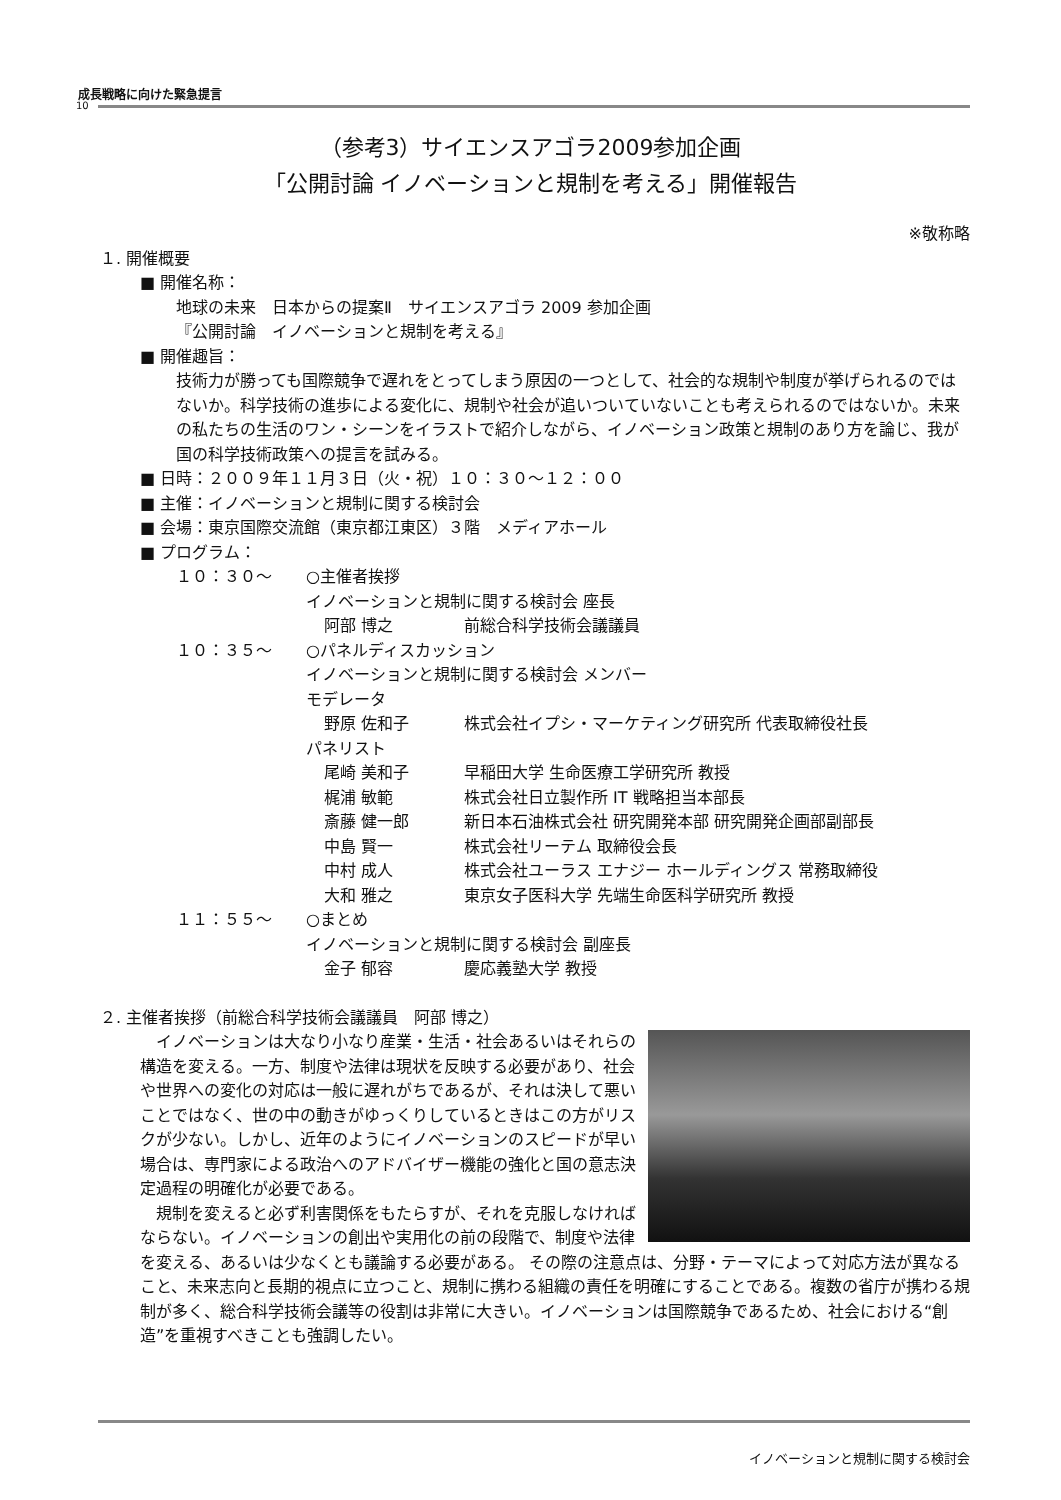成長戦略に向けた緊急提言
10
（参考3）サイエンスアゴラ2009参加企画
「公開討論 イノベーションと規制を考える」開催報告
※敬称略
１. 開催概要
■ 開催名称：
地球の未来　日本からの提案Ⅱ　サイエンスアゴラ 2009 参加企画
『公開討論　イノベーションと規制を考える』
■ 開催趣旨：
技術力が勝っても国際競争で遅れをとってしまう原因の一つとして、社会的な規制や制度が挙げられるのではないか。科学技術の進歩による変化に、規制や社会が追いついていないことも考えられるのではないか。未来の私たちの生活のワン・シーンをイラストで紹介しながら、イノベーション政策と規制のあり方を論じ、我が国の科学技術政策への提言を試みる。
■ 日時：２００９年１１月３日（火・祝）１０：３０〜１２：００
■ 主催：イノベーションと規制に関する検討会
■ 会場：東京国際交流館（東京都江東区）３階　メディアホール
■ プログラム：
| １０：３０〜 | ○主催者挨拶 | |
| | イノベーションと規制に関する検討会 座長 | |
| | 阿部 博之 | 前総合科学技術会議議員 |
| １０：３５〜 | ○パネルディスカッション | |
| | イノベーションと規制に関する検討会 メンバー | |
| | モデレータ | |
| | 野原 佐和子 | 株式会社イプシ・マーケティング研究所 代表取締役社長 |
| | パネリスト | |
| | 尾崎 美和子 | 早稲田大学 生命医療工学研究所 教授 |
| | 梶浦 敏範 | 株式会社日立製作所 IT 戦略担当本部長 |
| | 斎藤 健一郎 | 新日本石油株式会社 研究開発本部 研究開発企画部副部長 |
| | 中島 賢一 | 株式会社リーテム 取締役会長 |
| | 中村 成人 | 株式会社ユーラス エナジー ホールディングス 常務取締役 |
| | 大和 雅之 | 東京女子医科大学 先端生命医科学研究所 教授 |
| １１：５５〜 | ○まとめ | |
| | イノベーションと規制に関する検討会 副座長 | |
| | 金子 郁容 | 慶応義塾大学 教授 |
２. 主催者挨拶（前総合科学技術会議議員　阿部 博之）
　イノベーションは大なり小なり産業・生活・社会あるいはそれらの構造を変える。一方、制度や法律は現状を反映する必要があり、社会や世界への変化の対応は一般に遅れがちであるが、それは決して悪いことではなく、世の中の動きがゆっくりしているときはこの方がリスクが少ない。しかし、近年のようにイノベーションのスピードが早い場合は、専門家による政治へのアドバイザー機能の強化と国の意志決定過程の明確化が必要である。
　規制を変えると必ず利害関係をもたらすが、それを克服しなければならない。イノベーションの創出や実用化の前の段階で、制度や法律を変える、あるいは少なくとも議論する必要がある。 その際の注意点は、分野・テーマによって対応方法が異なること、未来志向と長期的視点に立つこと、規制に携わる組織の責任を明確にすることである。複数の省庁が携わる規制が多く、総合科学技術会議等の役割は非常に大きい。イノベーションは国際競争であるため、社会における“創造”を重視すべきことも強調したい。
イノベーションと規制に関する検討会